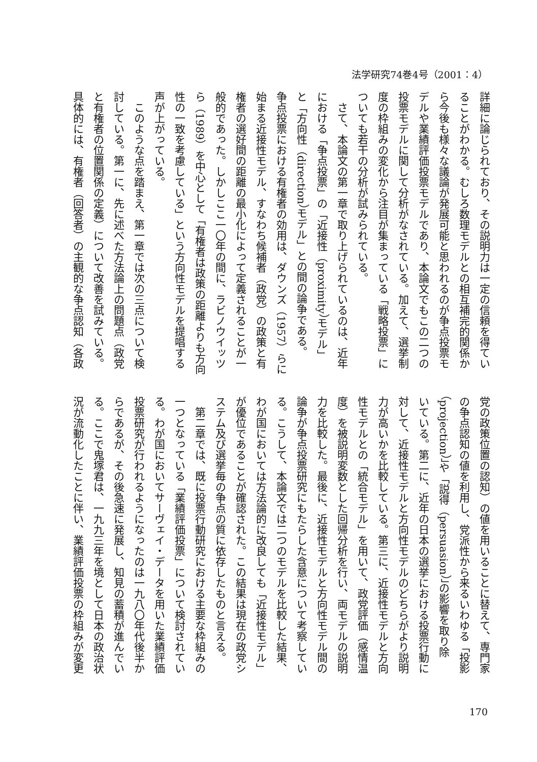法学研究74巻4号（2001：4）
詳細に論じられており、その説明力は一定の信頼を得てい
ることがわかる。むしろ数理モデルとの相互補完的関係か
ら今後も様々な議論が発展可能と思われるのが争点投票モ
デルや業績評価投票モデルであり、本論文でもこの二つの
投票モデルに関して分析がなされている。加えて、選挙制
度の枠組みの変化から注目が集まっている「戦略投票」に
ついても若干の分析が試みられている。
　さて、本論文の第一章で取り上げられているのは、近年
における「争点投票」の「近接性（proximity）モデル」
と「方向性（direction）モデル」との間の論争である。
争点投票における有権者の効用は、ダウンズ（1957）らに
始まる近接性モデル、すなわち候補者（政党）の政策と有
権者の選好間の距離の最小化によって定義されることが一
般的であった。しかしここ一〇年の間に、ラビノウイッツ
ら（1989）を中心として「有権者は政策の距離よりも方向
性の一致を考慮している」という方向性モデルを提唱する
声が上がっている。
　このような点を踏まえ、第一章では次の三点について検
討している。第一に、先に述べた方法論上の問題点（政党
と有権者の位置関係の定義）について改善を試みている。
具体的には、有権者（回答者）の主観的な争点認知（各政
党の政策位置の認知）の値を用いることに替えて、専門家
の争点認知の値を利用し、党派性から来るいわゆる「投影
（projection）」や「説得（persuasion）」の影響を取り除
いている。第二に、近年の日本の選挙における投票行動に
対して、近接性モデルと方向性モデルのどちらがより説明
力が高いかを比較している。第三に、近接性モデルと方向
性モデルとの「統合モデル」を用いて、政党評価（感情温
度）を被説明変数とした回帰分析を行い、両モデルの説明
力を比較した。最後に、近接性モデルと方向性モデル間の
論争が争点投票研究にもたらした含意について考察してい
る。こうして、本論文では二つのモデルを比較した結果、
わが国においては方法論的に改良しても「近接性モデル」
が優位であることが確認された。この結果は現在の政党シ
ステム及び選挙毎の争点の質に依存したものと言える。
　第二章では、既に投票行動研究における主要な枠組みの
一つとなっている「業績評価投票」について検討されてい
る。わが国においてサーヴェイ・データを用いた業績評価
投票研究が行われるようになったのは一九八〇年代後半か
らであるが、その後急速に発展し、知見の蓄積が進んでい
る。ここで鬼塚君は、一九九三年を境として日本の政治状
況が流動化したことに伴い、業績評価投票の枠組みが変更
170